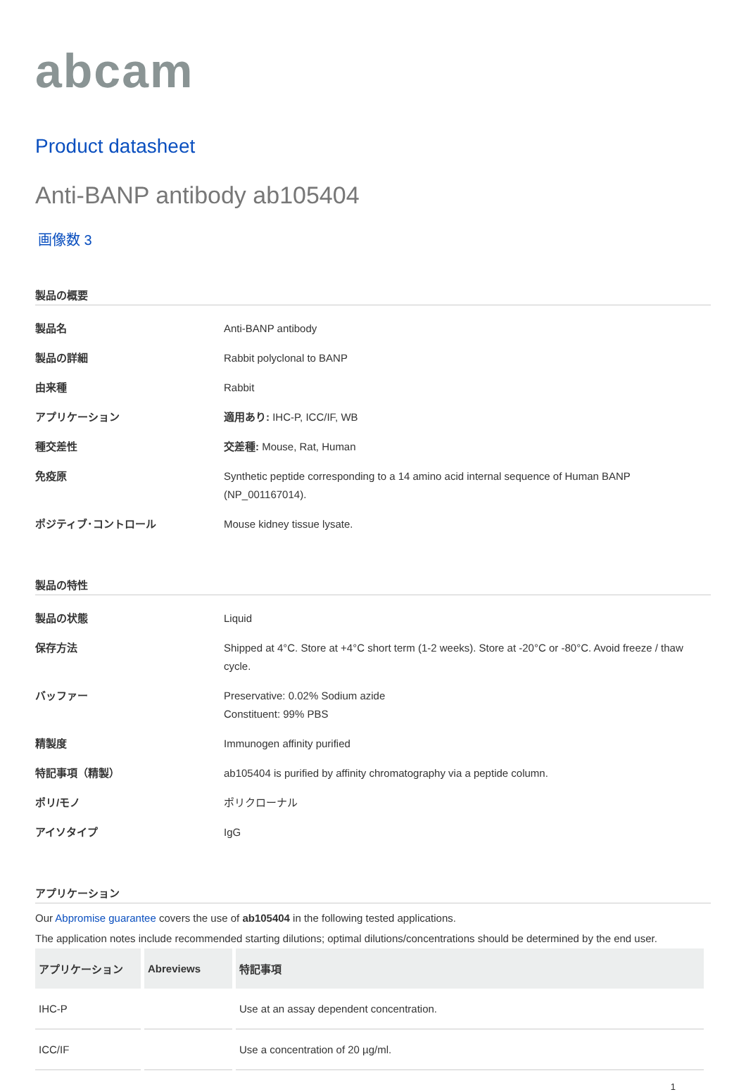abcam
Product datasheet
Anti-BANP antibody ab105404
画像数 3
製品の概要
| 製品名 | Anti-BANP antibody |
| 製品の詳細 | Rabbit polyclonal to BANP |
| 由来種 | Rabbit |
| アプリケーション | 適用あり: IHC-P, ICC/IF, WB |
| 種交差性 | 交差種: Mouse, Rat, Human |
| 免疫原 | Synthetic peptide corresponding to a 14 amino acid internal sequence of Human BANP (NP_001167014). |
| ポジティブ･コントロール | Mouse kidney tissue lysate. |
製品の特性
| 製品の状態 | Liquid |
| 保存方法 | Shipped at 4°C. Store at +4°C short term (1-2 weeks). Store at -20°C or -80°C. Avoid freeze / thaw cycle. |
| バッファー | Preservative: 0.02% Sodium azide Constituent: 99% PBS |
| 精製度 | Immunogen affinity purified |
| 特記事項（精製） | ab105404 is purified by affinity chromatography via a peptide column. |
| ポリ/モノ | ポリクローナル |
| アイソタイプ | IgG |
アプリケーション
Our Abpromise guarantee covers the use of ab105404 in the following tested applications.
The application notes include recommended starting dilutions; optimal dilutions/concentrations should be determined by the end user.
| アプリケーション | Abreviews | 特記事項 |
| --- | --- | --- |
| IHC-P | | Use at an assay dependent concentration. |
| ICC/IF | | Use a concentration of 20 µg/ml. |
1